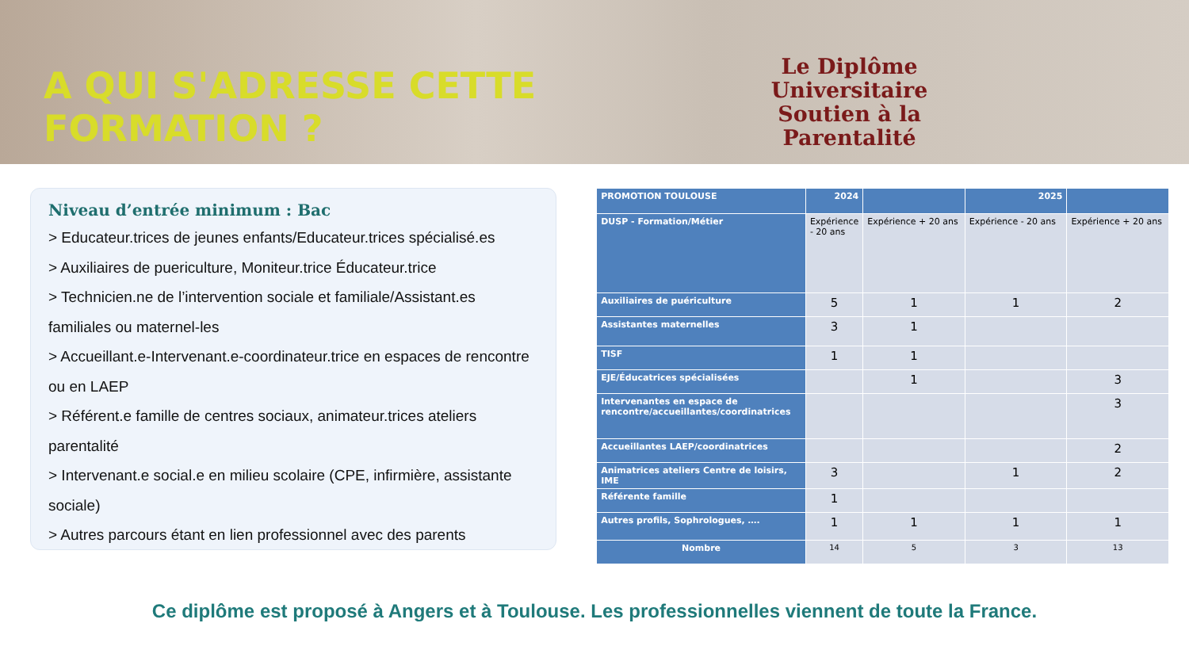A QUI S'ADRESSE CETTE FORMATION ?
Le Diplôme Universitaire
Soutien à la Parentalité
Niveau d’entrée minimum : Bac
> Educateur.trices de jeunes enfants/Educateur.trices spécialisé.es
> Auxiliaires de puericulture, Moniteur.trice Éducateur.trice
> Technicien.ne de l’intervention sociale et familiale/Assistant.es familiales ou maternel-les
> Accueillant.e-Intervenant.e-coordinateur.trice en espaces de rencontre ou en LAEP
> Référent.e famille de centres sociaux, animateur.trices ateliers parentalité
> Intervenant.e social.e en milieu scolaire (CPE, infirmière, assistante sociale)
> Autres parcours étant en lien professionnel avec des parents
| PROMOTION TOULOUSE | 2024 | | 2025 | |
| --- | --- | --- | --- | --- |
| DUSP - Formation/Métier | Expérience - 20 ans | Expérience + 20 ans | Expérience - 20 ans | Expérience + 20 ans |
| Auxiliaires de puériculture | 5 | 1 | 1 | 2 |
| Assistantes maternelles | 3 | 1 | | |
| TISF | 1 | 1 | | |
| EJE/Éducatrices spécialisées | | 1 | | 3 |
| Intervenantes en espace de rencontre/accueillantes/coordinatrices | | | | 3 |
| Accueillantes LAEP/coordinatrices | | | | 2 |
| Animatrices ateliers Centre de loisirs, IME | 3 | | 1 | 2 |
| Référente famille | 1 | | | |
| Autres profils, Sophrologues, …. | 1 | 1 | 1 | 1 |
| Nombre | 14 | 5 | 3 | 13 |
Ce diplôme est proposé à Angers et à Toulouse. Les professionnelles viennent de toute la France.